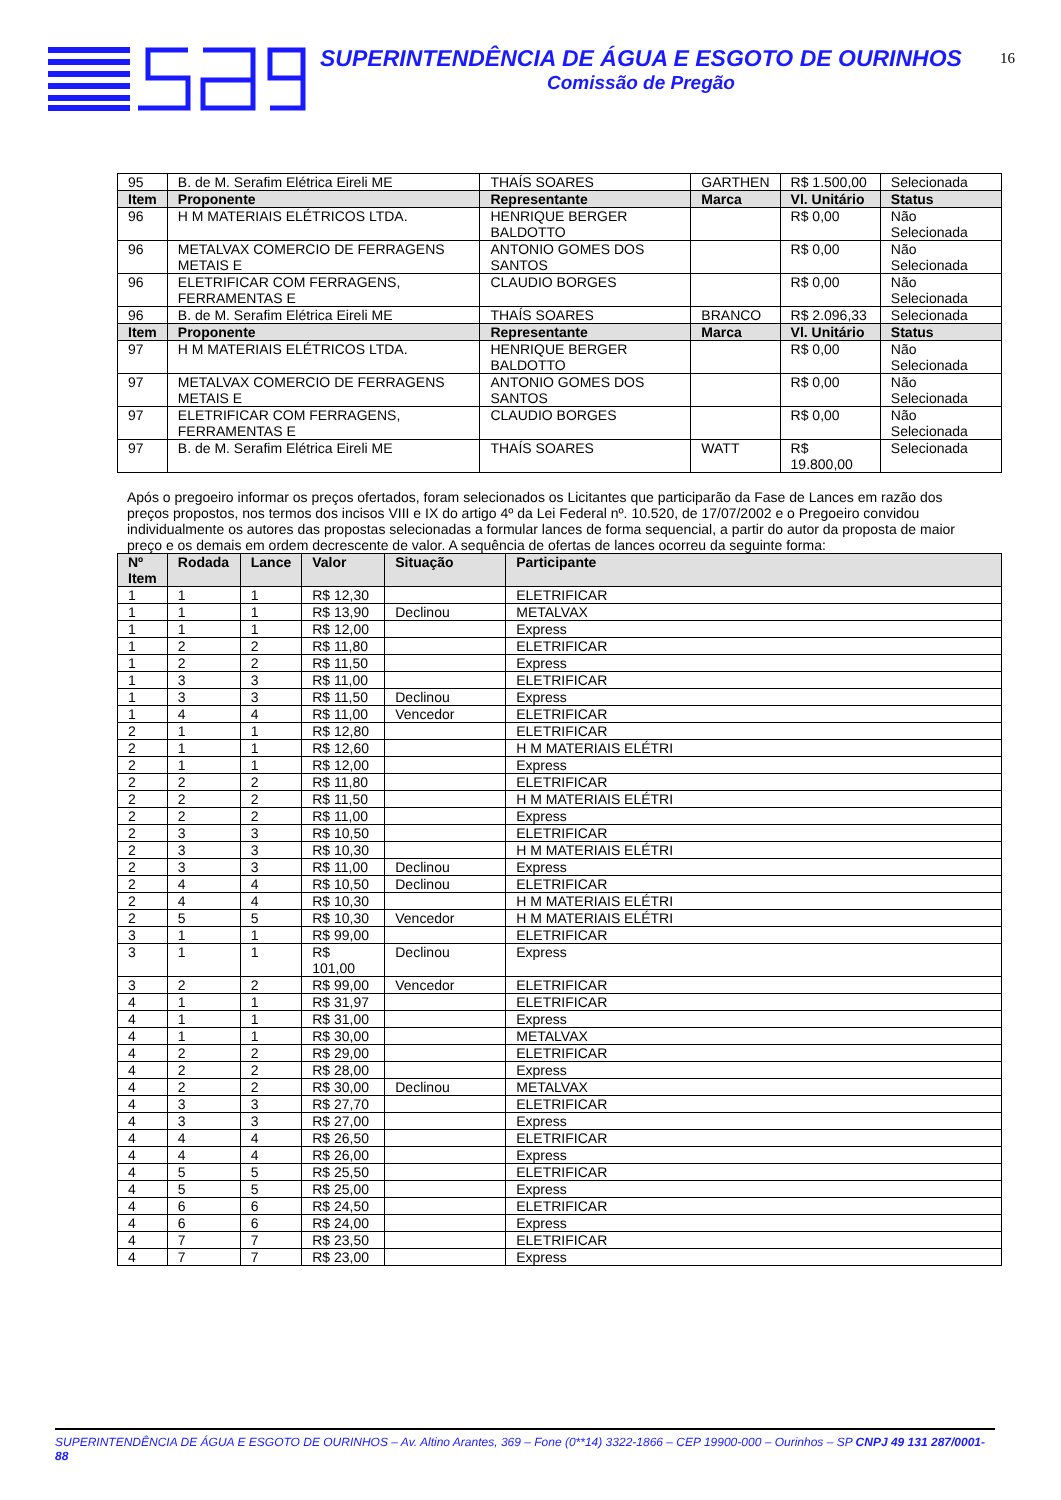SUPERINTENDÊNCIA DE ÁGUA E ESGOTO DE OURINHOS
Comissão de Pregão
16
| 95 | B. de M. Serafim Elétrica Eireli ME | THAÍS SOARES | GARTHEN | R$ 1.500,00 | Selecionada |
| Item | Proponente | Representante | Marca | Vl. Unitário | Status |
| 96 | H M MATERIAIS ELÉTRICOS LTDA. | HENRIQUE BERGER BALDOTTO | | R$ 0,00 | Não Selecionada |
| 96 | METALVAX COMERCIO DE FERRAGENS METAIS E | ANTONIO GOMES DOS SANTOS | | R$ 0,00 | Não Selecionada |
| 96 | ELETRIFICAR COM FERRAGENS, FERRAMENTAS E | CLAUDIO BORGES | | R$ 0,00 | Não Selecionada |
| 96 | B. de M. Serafim Elétrica Eireli ME | THAÍS SOARES | BRANCO | R$ 2.096,33 | Selecionada |
| Item | Proponente | Representante | Marca | Vl. Unitário | Status |
| 97 | H M MATERIAIS ELÉTRICOS LTDA. | HENRIQUE BERGER BALDOTTO | | R$ 0,00 | Não Selecionada |
| 97 | METALVAX COMERCIO DE FERRAGENS METAIS E | ANTONIO GOMES DOS SANTOS | | R$ 0,00 | Não Selecionada |
| 97 | ELETRIFICAR COM FERRAGENS, FERRAMENTAS E | CLAUDIO BORGES | | R$ 0,00 | Não Selecionada |
| 97 | B. de M. Serafim Elétrica Eireli ME | THAÍS SOARES | WATT | R$ 19.800,00 | Selecionada |
Após o pregoeiro informar os preços ofertados, foram selecionados os Licitantes que participarão da Fase de Lances em razão dos preços propostos, nos termos dos incisos VIII e IX do artigo 4º da Lei Federal nº. 10.520, de 17/07/2002 e o Pregoeiro convidou individualmente os autores das propostas selecionadas a formular lances de forma sequencial, a partir do autor da proposta de maior preço e os demais em ordem decrescente de valor. A sequência de ofertas de lances ocorreu da seguinte forma:
| Nº Item | Rodada | Lance | Valor | Situação | Participante |
| --- | --- | --- | --- | --- | --- |
| 1 | 1 | 1 | R$ 12,30 | | ELETRIFICAR |
| 1 | 1 | 1 | R$ 13,90 | Declinou | METALVAX |
| 1 | 1 | 1 | R$ 12,00 | | Express |
| 1 | 2 | 2 | R$ 11,80 | | ELETRIFICAR |
| 1 | 2 | 2 | R$ 11,50 | | Express |
| 1 | 3 | 3 | R$ 11,00 | | ELETRIFICAR |
| 1 | 3 | 3 | R$ 11,50 | Declinou | Express |
| 1 | 4 | 4 | R$ 11,00 | Vencedor | ELETRIFICAR |
| 2 | 1 | 1 | R$ 12,80 | | ELETRIFICAR |
| 2 | 1 | 1 | R$ 12,60 | | H M MATERIAIS ELÉTRI |
| 2 | 1 | 1 | R$ 12,00 | | Express |
| 2 | 2 | 2 | R$ 11,80 | | ELETRIFICAR |
| 2 | 2 | 2 | R$ 11,50 | | H M MATERIAIS ELÉTRI |
| 2 | 2 | 2 | R$ 11,00 | | Express |
| 2 | 3 | 3 | R$ 10,50 | | ELETRIFICAR |
| 2 | 3 | 3 | R$ 10,30 | | H M MATERIAIS ELÉTRI |
| 2 | 3 | 3 | R$ 11,00 | Declinou | Express |
| 2 | 4 | 4 | R$ 10,50 | Declinou | ELETRIFICAR |
| 2 | 4 | 4 | R$ 10,30 | | H M MATERIAIS ELÉTRI |
| 2 | 5 | 5 | R$ 10,30 | Vencedor | H M MATERIAIS ELÉTRI |
| 3 | 1 | 1 | R$ 99,00 | | ELETRIFICAR |
| 3 | 1 | 1 | R$ 101,00 | Declinou | Express |
| 3 | 2 | 2 | R$ 99,00 | Vencedor | ELETRIFICAR |
| 4 | 1 | 1 | R$ 31,97 | | ELETRIFICAR |
| 4 | 1 | 1 | R$ 31,00 | | Express |
| 4 | 1 | 1 | R$ 30,00 | | METALVAX |
| 4 | 2 | 2 | R$ 29,00 | | ELETRIFICAR |
| 4 | 2 | 2 | R$ 28,00 | | Express |
| 4 | 2 | 2 | R$ 30,00 | Declinou | METALVAX |
| 4 | 3 | 3 | R$ 27,70 | | ELETRIFICAR |
| 4 | 3 | 3 | R$ 27,00 | | Express |
| 4 | 4 | 4 | R$ 26,50 | | ELETRIFICAR |
| 4 | 4 | 4 | R$ 26,00 | | Express |
| 4 | 5 | 5 | R$ 25,50 | | ELETRIFICAR |
| 4 | 5 | 5 | R$ 25,00 | | Express |
| 4 | 6 | 6 | R$ 24,50 | | ELETRIFICAR |
| 4 | 6 | 6 | R$ 24,00 | | Express |
| 4 | 7 | 7 | R$ 23,50 | | ELETRIFICAR |
| 4 | 7 | 7 | R$ 23,00 | | Express |
SUPERINTENDÊNCIA DE ÁGUA E ESGOTO DE OURINHOS – Av. Altino Arantes, 369 – Fone (0**14) 3322-1866 – CEP 19900-000 – Ourinhos – SP CNPJ 49 131 287/0001-88